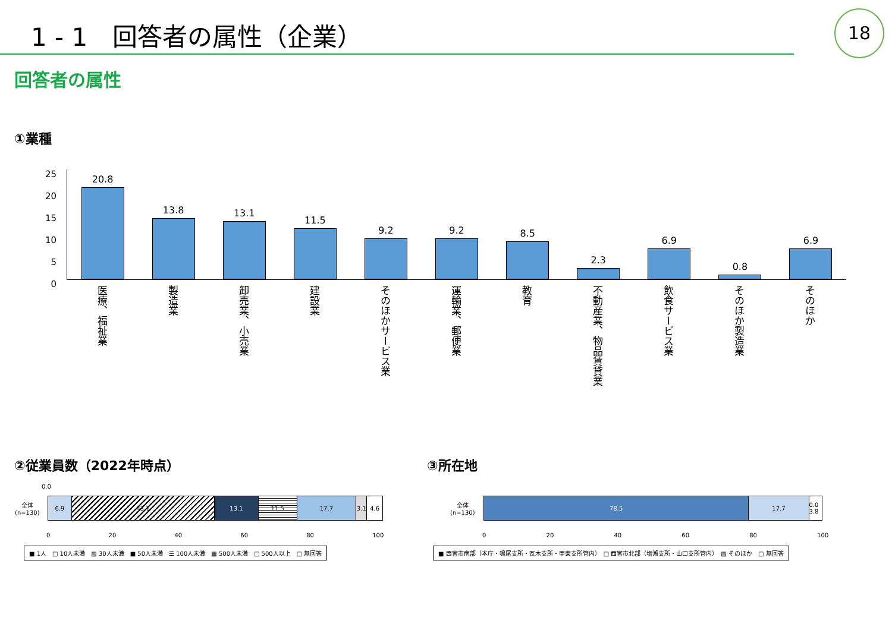1 - 1　回答者の属性（企業） 18
回答者の属性
①業種
25
20
15
10
5
0
20.8
13.8
13.1
11.5
9.2
9.2
8.5
2.3
6.9
0.8
6.9
医療、福祉業
製造業
卸売業、小売業
建設業
そのほかサービス業
運輸業、郵便業
教育
不動産業、物品賃貸業
飲食サービス業
そのほか製造業
そのほか
②従業員数（2022年時点） ③所在地
0.0
全体
(n=130)
6.9 43.1 13.1 11.5 17.7 3.1 4.6
0 20 40 60 80 100
■ 1人　□ 10人未満　▨ 30人未満　■ 50人未満　☰ 100人未満　▦ 500人未満　□ 500人以上　□ 無回答
全体
(n=130)
78.5 17.7 0.0 3.8
0 20 40 60 80 100
■ 西宮市南部（本庁・鳴尾支所・瓦木支所・甲東支所管内）　□ 西宮市北部（塩瀬支所・山口支所管内）　▨ そのほか　□ 無回答